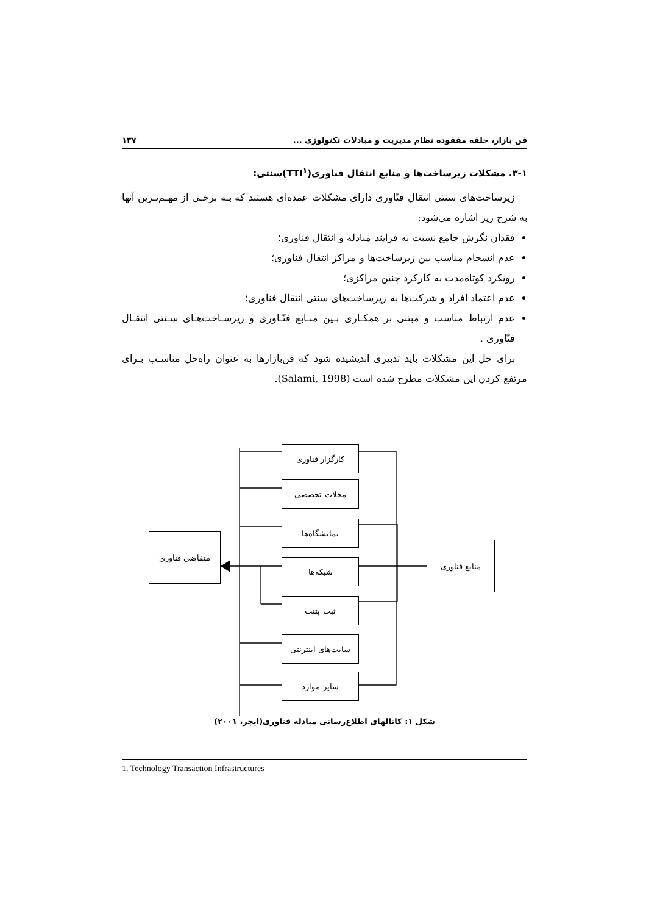فن بازار، حلقه مفقوده نظام مدیریت و مبادلات تکنولوژی ... ۱۳۷
۳-۱. مشکلات زیرساخت‌ها و منابع انتقال فناوری(TTI<sup>۱</sup>)سنتی:
زیرساخت‌های سنتی انتقال فنّاوری دارای مشکلات عمده‌ای هستند که بـه برخـی از مهـم‌تـرین آنها به شرح زیر اشاره می‌شود:
فقدان نگرش جامع نسبت به فرایند مبادله و انتقال فناوری؛
عدم انسجام مناسب بین زیرساخت‌ها و مراکز انتقال فناوری؛
رویکرد کوتاه‌مدت به کارکرد چنین مراکزی؛
عدم اعتماد افراد و شرکت‌ها به زیرساخت‌های سنتی انتقال فناوری؛
عدم ارتباط مناسب و مبتنی بر همکـاری بـین منـابع فنّـاوری و زیرسـاخت‌هـای سـنتی انتقـال فنّاوری .
برای حل این مشکلات باید تدبیری اندیشیده شود که فن‌بازارها به عنوان راه‌حل مناسـب بـرای مرتفع کردن این مشکلات مطرح شده است (Salami, 1998).
کارگزار فناوری
مجلات تخصصی
نمایشگاه‌ها
شبکه‌ها
ثبت پتنت
سایت‌های اینترنتی
سایر موارد
متقاضی فناوری
منابع فناوری
شکل ۱: کانالهای اطلاع‌رسانی مبادله فناوری(ایچر، ۲۰۰۱)
1. Technology Transaction Infrastructures